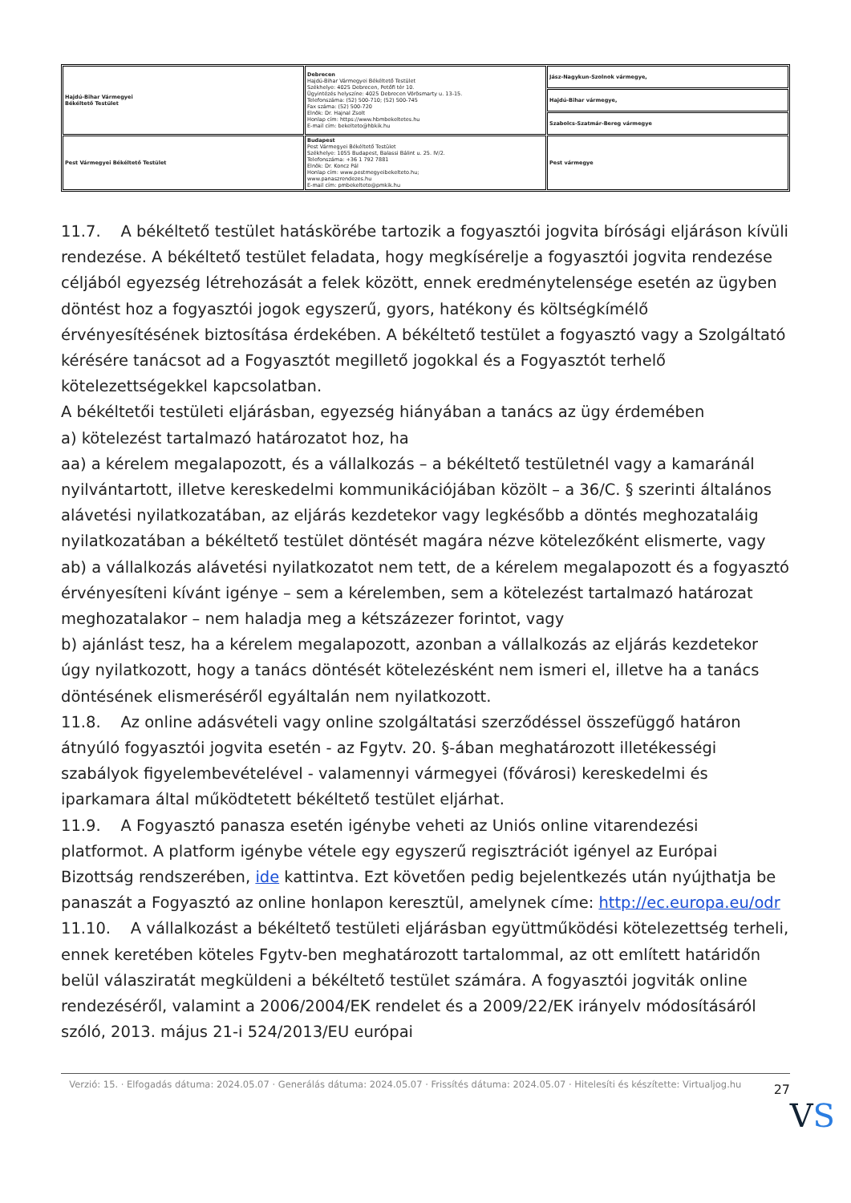| Hajdú-Bihar Vármegyei Békéltető Testület | Debrecen Hajdú-Bihar Vármegyei Békéltető Testület Székhelye: 4025 Debrecen, Petőfi tér 10. Ügyintézés helyszíne: 4025 Debrecen Vörösmarty u. 13-15. Telefonszáma: (52) 500-710; (52) 500-745 Fax száma: (52) 500-720 Elnök: Dr. Hajnal Zsolt Honlap cím: https://www.hbmbekeltetes.hu E-mail cím: bekelteto@hbkik.hu | Jász-Nagykun-Szolnok vármegye, |
| | | Hajdú-Bihar vármegye, |
| | | Szabolcs-Szatmár-Bereg vármegye |
| Pest Vármegyei Békéltető Testület | Budapest Pest Vármegyei Békéltető Testület Székhelye: 1055 Budapest, Balassi Bálint u. 25. IV/2. Telefonszáma: +36 1 792 7881 Elnök: Dr. Koncz Pál Honlap cím: www.pestmegyeibekelteto.hu; www.panaszrendezes.hu E-mail cím: pmbekelteto@pmkik.hu | Pest vármegye |
11.7. A békéltető testület hatáskörébe tartozik a fogyasztói jogvita bírósági eljáráson kívüli rendezése. A békéltető testület feladata, hogy megkísérelje a fogyasztói jogvita rendezése céljából egyezség létrehozását a felek között, ennek eredménytelensége esetén az ügyben döntést hoz a fogyasztói jogok egyszerű, gyors, hatékony és költségkímélő érvényesítésének biztosítása érdekében. A békéltető testület a fogyasztó vagy a Szolgáltató kérésére tanácsot ad a Fogyasztót megillető jogokkal és a Fogyasztót terhelő kötelezettségekkel kapcsolatban.
A békéltetői testületi eljárásban, egyezség hiányában a tanács az ügy érdemében
a) kötelezést tartalmazó határozatot hoz, ha
aa) a kérelem megalapozott, és a vállalkozás – a békéltető testületnél vagy a kamaránál nyilvántartott, illetve kereskedelmi kommunikációjában közölt – a 36/C. § szerinti általános alávetési nyilatkozatában, az eljárás kezdetekor vagy legkésőbb a döntés meghozataláig nyilatkozatában a békéltető testület döntését magára nézve kötelezőként elismerte, vagy
ab) a vállalkozás alávetési nyilatkozatot nem tett, de a kérelem megalapozott és a fogyasztó érvényesíteni kívánt igénye – sem a kérelemben, sem a kötelezést tartalmazó határozat meghozatalakor – nem haladja meg a kétszázezer forintot, vagy
b) ajánlást tesz, ha a kérelem megalapozott, azonban a vállalkozás az eljárás kezdetekor úgy nyilatkozott, hogy a tanács döntését kötelezésként nem ismeri el, illetve ha a tanács döntésének elismeréséről egyáltalán nem nyilatkozott.
11.8. Az online adásvételi vagy online szolgáltatási szerződéssel összefüggő határon átnyúló fogyasztói jogvita esetén - az Fgytv. 20. §-ában meghatározott illetékességi szabályok figyelembevételével - valamennyi vármegyei (fővárosi) kereskedelmi és iparkamara által működtetett békéltető testület eljárhat.
11.9. A Fogyasztó panasza esetén igénybe veheti az Uniós online vitarendezési platformot. A platform igénybe vétele egy egyszerű regisztrációt igényel az Európai Bizottság rendszerében, ide kattintva. Ezt követően pedig bejelentkezés után nyújthatja be panaszát a Fogyasztó az online honlapon keresztül, amelynek címe: http://ec.europa.eu/odr
11.10. A vállalkozást a békéltető testületi eljárásban együttműködési kötelezettség terheli, ennek keretében köteles Fgytv-ben meghatározott tartalommal, az ott említett határidőn belül válasziratát megküldeni a békéltető testület számára. A fogyasztói jogviták online rendezéséről, valamint a 2006/2004/EK rendelet és a 2009/22/EK irányelv módosításáról szóló, 2013. május 21-i 524/2013/EU európai
Verzió: 15. · Elfogadás dátuma: 2024.05.07 · Generálás dátuma: 2024.05.07 · Frissítés dátuma: 2024.05.07 · Hitelesíti és készítette: Virtualjog.hu
27
VS